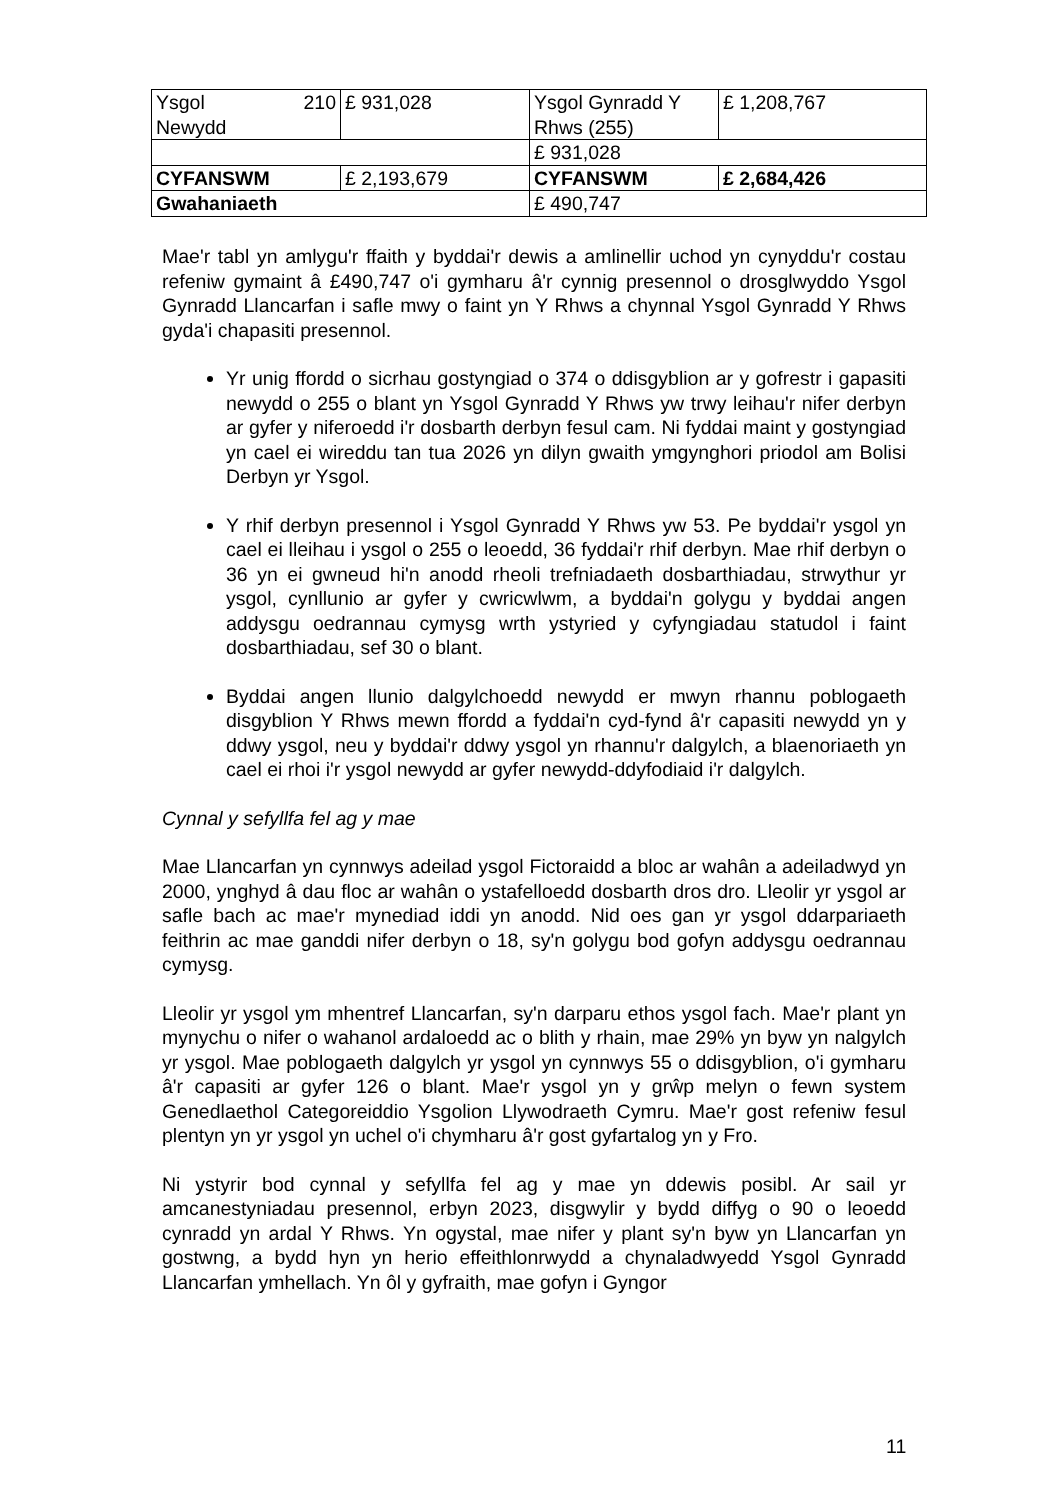| Ysgol 210 Newydd | £ 931,028 | Ysgol Gynradd Y Rhws (255) | £ 1,208,767 |
| | | £ 931,028 | |
| CYFANSWM | £ 2,193,679 | CYFANSWM | £ 2,684,426 |
| Gwahaniaeth | | £ 490,747 | |
Mae'r tabl yn amlygu'r ffaith y byddai'r dewis a amlinellir uchod yn cynyddu'r costau refeniw gymaint â £490,747 o'i gymharu â'r cynnig presennol o drosglwyddo Ysgol Gynradd Llancarfan i safle mwy o faint yn Y Rhws a chynnal Ysgol Gynradd Y Rhws gyda'i chapasiti presennol.
Yr unig ffordd o sicrhau gostyngiad o 374 o ddisgyblion ar y gofrestr i gapasiti newydd o 255 o blant yn Ysgol Gynradd Y Rhws yw trwy leihau'r nifer derbyn ar gyfer y niferoedd i'r dosbarth derbyn fesul cam. Ni fyddai maint y gostyngiad yn cael ei wireddu tan tua 2026 yn dilyn gwaith ymgynghori priodol am Bolisi Derbyn yr Ysgol.
Y rhif derbyn presennol i Ysgol Gynradd Y Rhws yw 53. Pe byddai'r ysgol yn cael ei lleihau i ysgol o 255 o leoedd, 36 fyddai'r rhif derbyn. Mae rhif derbyn o 36 yn ei gwneud hi'n anodd rheoli trefniadaeth dosbarthiadau, strwythur yr ysgol, cynllunio ar gyfer y cwricwlwm, a byddai'n golygu y byddai angen addysgu oedrannau cymysg wrth ystyried y cyfyngiadau statudol i faint dosbarthiadau, sef 30 o blant.
Byddai angen llunio dalgylchoedd newydd er mwyn rhannu poblogaeth disgyblion Y Rhws mewn ffordd a fyddai'n cyd-fynd â'r capasiti newydd yn y ddwy ysgol, neu y byddai'r ddwy ysgol yn rhannu'r dalgylch, a blaenoriaeth yn cael ei rhoi i'r ysgol newydd ar gyfer newydd-ddyfodiaid i'r dalgylch.
Cynnal y sefyllfa fel ag y mae
Mae Llancarfan yn cynnwys adeilad ysgol Fictoraidd a bloc ar wahân a adeiladwyd yn 2000, ynghyd â dau floc ar wahân o ystafelloedd dosbarth dros dro. Lleolir yr ysgol ar safle bach ac mae'r mynediad iddi yn anodd. Nid oes gan yr ysgol ddarpariaeth feithrin ac mae ganddi nifer derbyn o 18, sy'n golygu bod gofyn addysgu oedrannau cymysg.
Lleolir yr ysgol ym mhentref Llancarfan, sy'n darparu ethos ysgol fach. Mae'r plant yn mynychu o nifer o wahanol ardaloedd ac o blith y rhain, mae 29% yn byw yn nalgylch yr ysgol. Mae poblogaeth dalgylch yr ysgol yn cynnwys 55 o ddisgyblion, o'i gymharu â'r capasiti ar gyfer 126 o blant. Mae'r ysgol yn y grŵp melyn o fewn system Genedlaethol Categoreiddio Ysgolion Llywodraeth Cymru. Mae'r gost refeniw fesul plentyn yn yr ysgol yn uchel o'i chymharu â'r gost gyfartalog yn y Fro.
Ni ystyrir bod cynnal y sefyllfa fel ag y mae yn ddewis posibl. Ar sail yr amcanestyniadau presennol, erbyn 2023, disgwylir y bydd diffyg o 90 o leoedd cynradd yn ardal Y Rhws. Yn ogystal, mae nifer y plant sy'n byw yn Llancarfan yn gostwng, a bydd hyn yn herio effeithlonrwydd a chynaladwyedd Ysgol Gynradd Llancarfan ymhellach. Yn ôl y gyfraith, mae gofyn i Gyngor
11